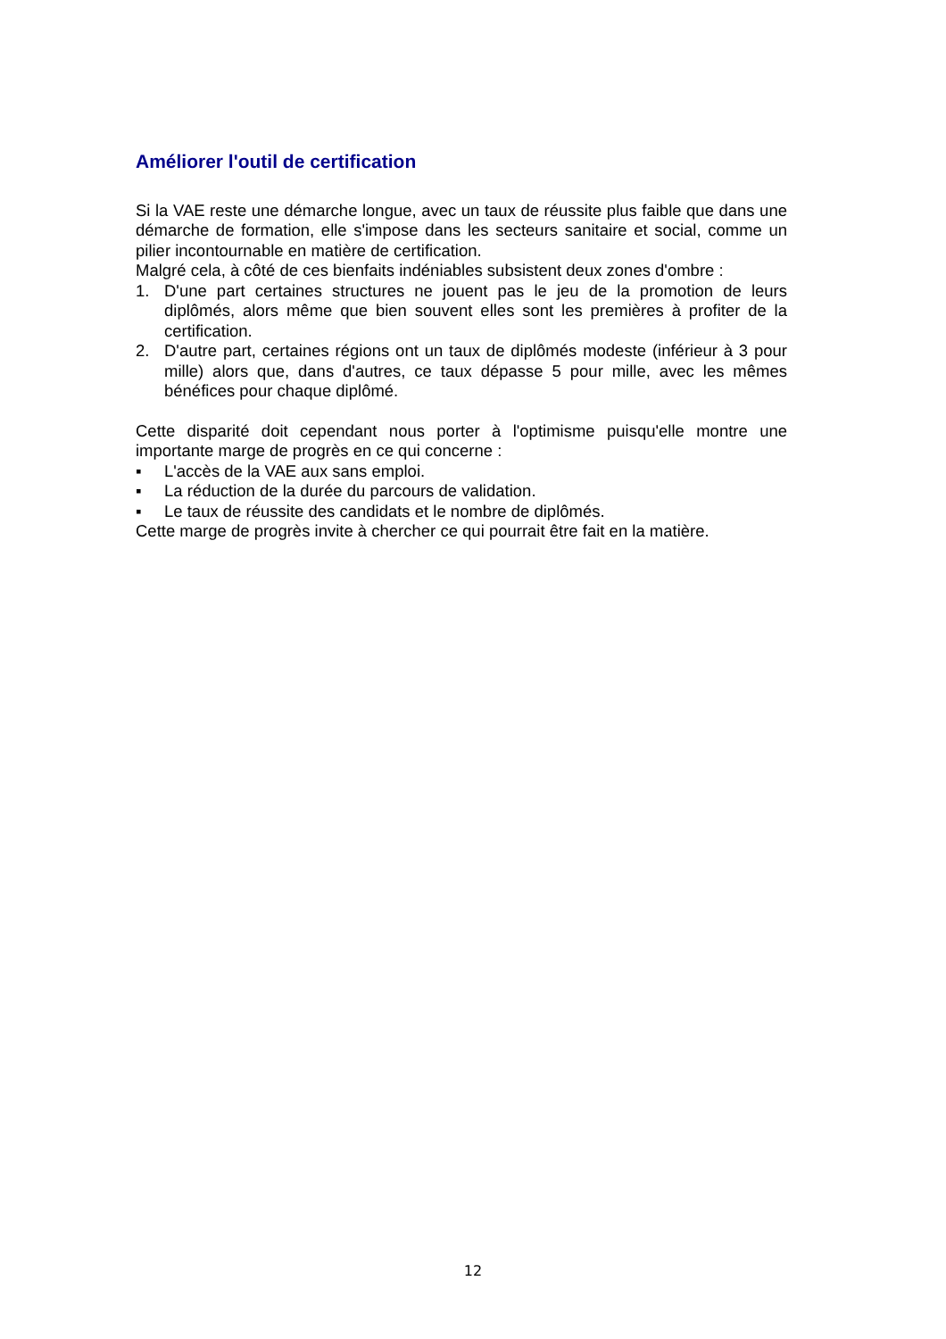Améliorer l'outil de certification
Si la VAE reste une démarche longue, avec un taux de réussite plus faible que dans une démarche de formation, elle s'impose dans les secteurs sanitaire et social, comme un pilier incontournable en matière de certification.
Malgré cela, à côté de ces bienfaits indéniables subsistent deux zones d'ombre :
1. D'une part certaines structures ne jouent pas le jeu de la promotion de leurs diplômés, alors même que bien souvent elles sont les premières à profiter de la certification.
2. D'autre part, certaines régions ont un taux de diplômés modeste (inférieur à 3 pour mille) alors que, dans d'autres, ce taux dépasse 5 pour mille, avec les mêmes bénéfices pour chaque diplômé.
Cette disparité doit cependant nous porter à l'optimisme puisqu'elle montre une importante marge de progrès en ce qui concerne :
▪ L'accès de la VAE aux sans emploi.
▪ La réduction de la durée du parcours de validation.
▪ Le taux de réussite des candidats et le nombre de diplômés.
Cette marge de progrès invite à chercher ce qui pourrait être fait en la matière.
12